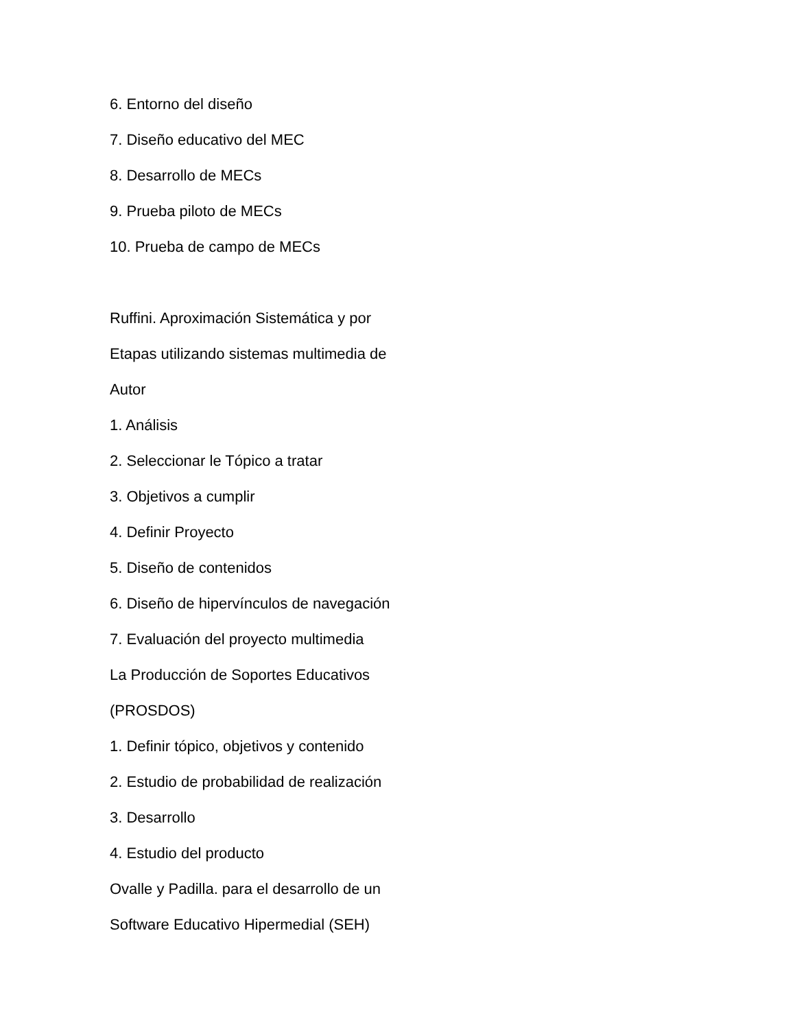6. Entorno del diseño
7. Diseño educativo del MEC
8. Desarrollo de MECs
9. Prueba piloto de MECs
10. Prueba de campo de MECs
Ruffini. Aproximación Sistemática y por
Etapas utilizando sistemas multimedia de
Autor
1. Análisis
2. Seleccionar le Tópico a tratar
3. Objetivos a cumplir
4. Definir Proyecto
5. Diseño de contenidos
6. Diseño de hipervínculos de navegación
7. Evaluación del proyecto multimedia
La Producción de Soportes Educativos
(PROSDOS)
1. Definir tópico, objetivos y contenido
2. Estudio de probabilidad de realización
3. Desarrollo
4. Estudio del producto
Ovalle y Padilla. para el desarrollo de un
Software Educativo Hipermedial (SEH)